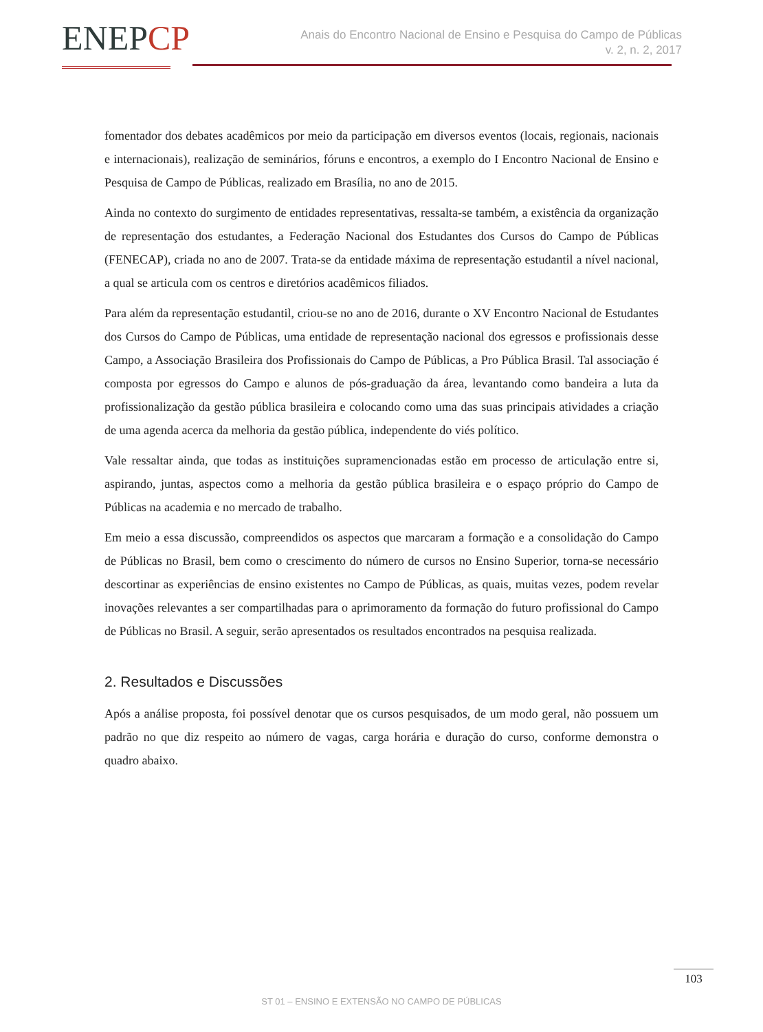ENEPCP
Anais do Encontro Nacional de Ensino e Pesquisa do Campo de Públicas
v. 2, n. 2, 2017
fomentador dos debates acadêmicos por meio da participação em diversos eventos (locais, regionais, nacionais e internacionais), realização de seminários, fóruns e encontros, a exemplo do I Encontro Nacional de Ensino e Pesquisa de Campo de Públicas, realizado em Brasília, no ano de 2015.
Ainda no contexto do surgimento de entidades representativas, ressalta-se também, a existência da organização de representação dos estudantes, a Federação Nacional dos Estudantes dos Cursos do Campo de Públicas (FENECAP), criada no ano de 2007. Trata-se da entidade máxima de representação estudantil a nível nacional, a qual se articula com os centros e diretórios acadêmicos filiados.
Para além da representação estudantil, criou-se no ano de 2016, durante o XV Encontro Nacional de Estudantes dos Cursos do Campo de Públicas, uma entidade de representação nacional dos egressos e profissionais desse Campo, a Associação Brasileira dos Profissionais do Campo de Públicas, a Pro Pública Brasil. Tal associação é composta por egressos do Campo e alunos de pós-graduação da área, levantando como bandeira a luta da profissionalização da gestão pública brasileira e colocando como uma das suas principais atividades a criação de uma agenda acerca da melhoria da gestão pública, independente do viés político.
Vale ressaltar ainda, que todas as instituições supramencionadas estão em processo de articulação entre si, aspirando, juntas, aspectos como a melhoria da gestão pública brasileira e o espaço próprio do Campo de Públicas na academia e no mercado de trabalho.
Em meio a essa discussão, compreendidos os aspectos que marcaram a formação e a consolidação do Campo de Públicas no Brasil, bem como o crescimento do número de cursos no Ensino Superior, torna-se necessário descortinar as experiências de ensino existentes no Campo de Públicas, as quais, muitas vezes, podem revelar inovações relevantes a ser compartilhadas para o aprimoramento da formação do futuro profissional do Campo de Públicas no Brasil. A seguir, serão apresentados os resultados encontrados na pesquisa realizada.
2. Resultados e Discussões
Após a análise proposta, foi possível denotar que os cursos pesquisados, de um modo geral, não possuem um padrão no que diz respeito ao número de vagas, carga horária e duração do curso, conforme demonstra o quadro abaixo.
103
ST 01 – ENSINO E EXTENSÃO NO CAMPO DE PÚBLICAS